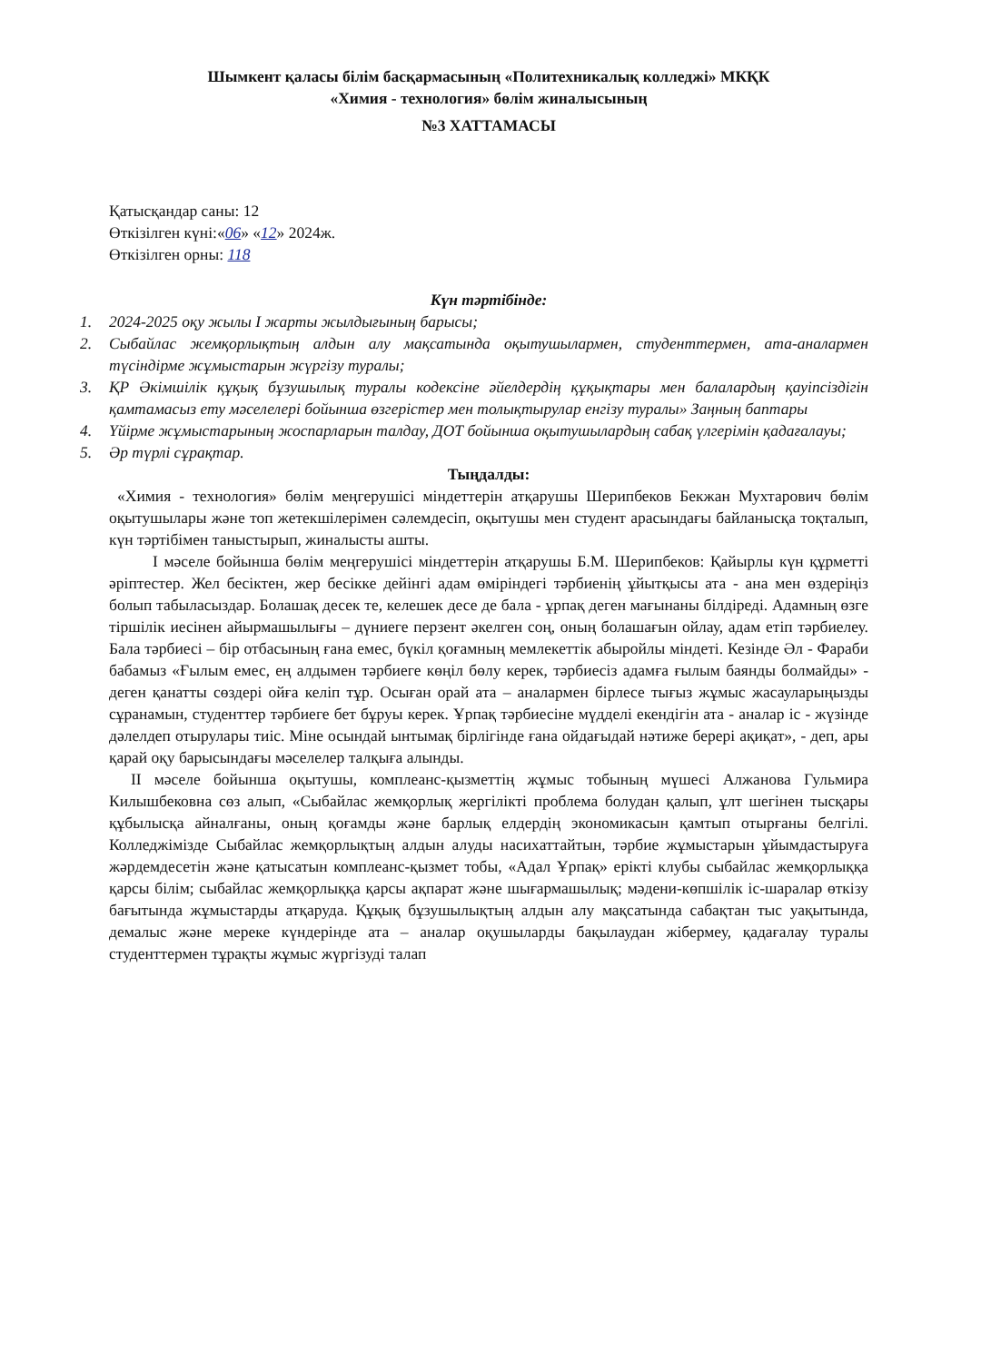Шымкент қаласы білім басқармасының «Политехникалық колледжі» МКҚК
«Химия - технология» бөлім жиналысының
№3 ХАТТАМАСЫ
Қатысқандар саны: 12
Өткізілген күні:«06» «12» 2024ж.
Өткізілген орны: 118
Күн тәртібінде:
1. 2024-2025 оқу жылы I жарты жылдығының барысы;
2. Сыбайлас жемқорлықтың алдын алу мақсатында оқытушылармен, студенттермен, ата-аналармен түсіндірме жұмыстарын жүргізу туралы;
3. ҚР Әкімшілік құқық бұзушылық туралы кодексіне әйелдердің құқықтары мен балалардың қауіпсіздігін қамтамасыз ету мәселелері бойынша өзгерістер мен толықтырулар енгізу туралы» Заңның баптары
4. Үйірме жұмыстарының жоспарларын талдау, ДОТ бойынша оқытушылардың сабақ үлгерімін қадағалауы;
5. Әр түрлі сұрақтар.
Тыңдалды:
«Химия - технология» бөлім меңгерушісі міндеттерін атқарушы Шерипбеков Бекжан Мухтарович бөлім оқытушылары және топ жетекшілерімен сәлемдесіп, оқытушы мен студент арасындағы байланысқа тоқталып, күн тәртібімен таныстырып, жиналысты ашты.
I мәселе бойынша бөлім меңгерушісі міндеттерін атқарушы Б.М. Шерипбеков: Қайырлы күн құрметті әріптестер. Жел бесіктен, жер бесікке дейінгі адам өміріндегі тәрбиенің ұйытқысы ата - ана мен өздеріңіз болып табыласыздар. Болашақ десек те, келешек десе де бала - ұрпақ деген мағынаны білдіреді. Адамның өзге тіршілік иесінен айырмашылығы – дүниеге перзент әкелген соң, оның болашағын ойлау, адам етіп тәрбиелеу. Бала тәрбиесі – бір отбасының ғана емес, бүкіл қоғамның мемлекеттік абыройлы міндеті. Кезінде Әл - Фараби бабамыз «Ғылым емес, ең алдымен тәрбиеге көңіл бөлу керек, тәрбиесіз адамға ғылым баянды болмайды» - деген қанатты сөздері ойға келіп тұр. Осыған орай ата – аналармен бірлесе тығыз жұмыс жасауларыңызды сұранамын, студенттер тәрбиеге бет бұруы керек. Ұрпақ тәрбиесіне мүдделі екендігін ата - аналар іс - жүзінде дәлелдеп отырулары тиіс. Міне осындай ынтымақ бірлігінде ғана ойдағыдай нәтиже берері ақиқат», - деп, ары қарай оқу барысындағы мәселелер талқыға алынды.
II мәселе бойынша оқытушы, комплеанс-қызметтің жұмыс тобының мүшесі Алжанова Гульмира Килышбековна сөз алып, «Сыбайлас жемқорлық жергілікті проблема болудан қалып, ұлт шегінен тысқары құбылысқа айналғаны, оның қоғамды және барлық елдердің экономикасын қамтып отырғаны белгілі. Колледжімізде Сыбайлас жемқорлықтың алдын алуды насихаттайтын, тәрбие жұмыстарын ұйымдастыруға жәрдемдесетін және қатысатын комплеанс-қызмет тобы, «Адал Ұрпақ» ерікті клубы сыбайлас жемқорлыққа қарсы білім; сыбайлас жемқорлыққа қарсы ақпарат және шығармашылық; мәдени-көпшілік іс-шаралар өткізу бағытында жұмыстарды атқаруда. Құқық бұзушылықтың алдын алу мақсатында сабақтан тыс уақытында, демалыс және мереке күндерінде ата – аналар оқушыларды бақылаудан жібермеу, қадағалау туралы студенттермен тұрақты жұмыс жүргізуді талап